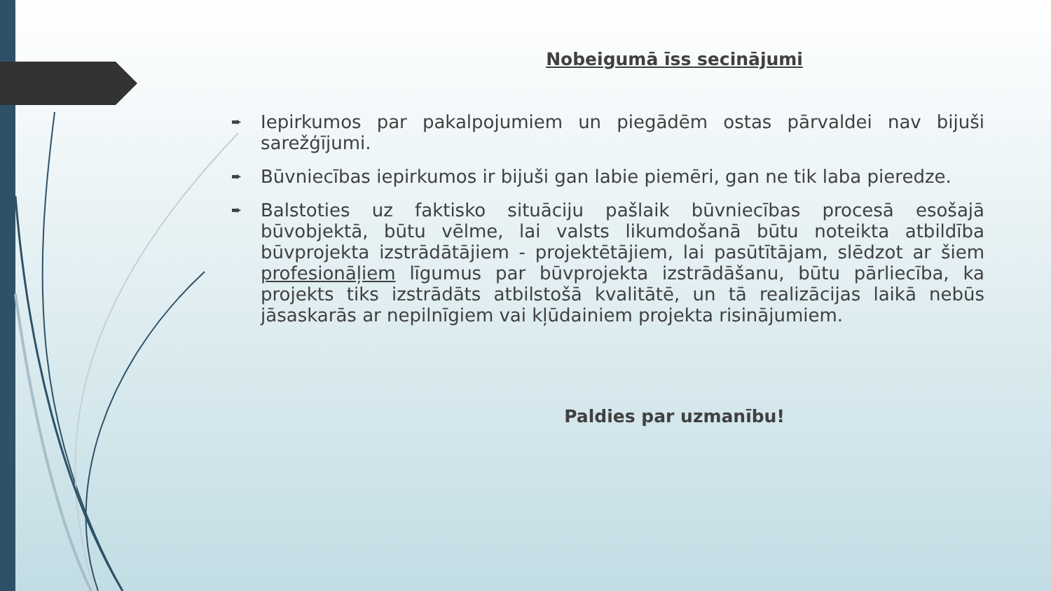Nobeigumā īss secinājumi
➨ Iepirkumos par pakalpojumiem un piegādēm ostas pārvaldei nav bijuši sarežģījumi.
➨ Būvniecības iepirkumos ir bijuši gan labie piemēri, gan ne tik laba pieredze.
➨ Balstoties uz faktisko situāciju pašlaik būvniecības procesā esošajā būvobjektā, būtu vēlme, lai valsts likumdošanā būtu noteikta atbildība būvprojekta izstrādātājiem - projektētājiem, lai pasūtītājam, slēdzot ar šiem profesionāļiem līgumus par būvprojekta izstrādāšanu, būtu pārliecība, ka projekts tiks izstrādāts atbilstošā kvalitātē, un tā realizācijas laikā nebūs jāsaskarās ar nepilnīgiem vai kļūdainiem projekta risinājumiem.
Paldies par uzmanību!